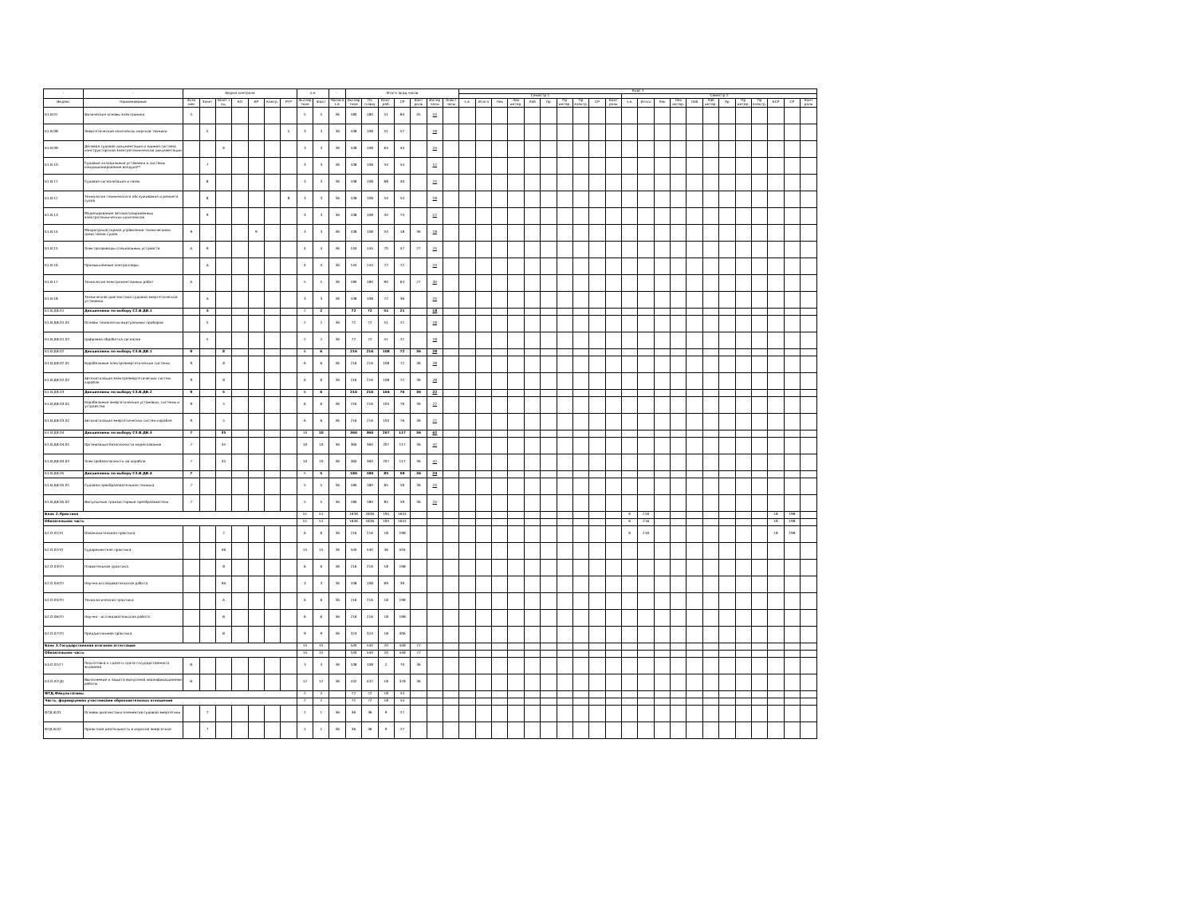| - | - | Форма контроля | | | | | | | з.е. | | - | Итого акад.часов | | | | | | | Курс 1 | | | | | | | | | | | | | | | | | | | | | |
| --- | --- | --- | --- | --- | --- | --- | --- | --- | --- | --- | --- | --- | --- | --- | --- | --- | --- | --- | --- | --- | --- | --- | --- | --- | --- | --- | --- | --- | --- | --- | --- | --- | --- | --- | --- | --- | --- | --- | --- | --- |
| | | | | | | | | | | | | | | | | | | | Семестр 1 | | | | | | | | | | Семестр 2 | | | | | | | | | | | |
| Индекс | Наименование | Экза мен | Зачет | Зачет с оц. | КП | КР | Контр. | РГР | Экспер тное | Факт | Часов в з.е. | Экспер тное | По плану | Конт. раб. | СР | Конт роль | Интер часы | Элект часы | з.е. | Итого | Лек | Лек интер. | Лаб | Пр | Пр интер. | Пр электр. | СР | Конт роль | з.е. | Итого | Лек | Лек интер. | Лаб | Лаб интер. | Пр | Пр интер. | Пр электр. | КСР | СР | Конт роль |
| Б1.В.07 | Физические основы электроники | 5 | | | | | | | 5 | 5 | 36 | 180 | 180 | 51 | 84 | 45 | 10 | | | | | | | | | | | | | | | | | | | | | | | |
| Б1.В.08 | Энергетические комплексы морской техники | | 5 | | | | | 5 | 3 | 3 | 36 | 108 | 108 | 51 | 57 | | 18 | | | | | | | | | | | | | | | | | | | | | | | |
| Б1.В.09 | Деловая судовая документация и единая система конструкторской электротехнической документации | | | 6 | | | | | 3 | 3 | 36 | 108 | 108 | 64 | 44 | | 24 | | | | | | | | | | | | | | | | | | | | | | | |
| Б1.В.10 | Судовые холодильные установки и системы кондиционирования воздуха** | | 7 | | | | | | 3 | 3 | 36 | 108 | 108 | 54 | 54 | | 12 | | | | | | | | | | | | | | | | | | | | | | | |
| Б1.В.11 | Судовая сигнализация и связь | | 8 | | | | | | 3 | 3 | 36 | 108 | 108 | 68 | 40 | | 24 | | | | | | | | | | | | | | | | | | | | | | | |
| Б1.В.12 | Технология технического обслуживания и ремонта судов | | 8 | | | | | 8 | 3 | 3 | 36 | 108 | 108 | 54 | 54 | | 18 | | | | | | | | | | | | | | | | | | | | | | | |
| Б1.В.13 | Моделирование автоматизированных электротехнических комплексов | | 9 | | | | | | 3 | 3 | 36 | 108 | 108 | 34 | 74 | | 12 | | | | | | | | | | | | | | | | | | | | | | | |
| Б1.В.14 | Микропроцессорное управление техническими средствами судов | 9 | | | | 9 | | | 3 | 3 | 36 | 108 | 108 | 54 | 18 | 36 | 18 | | | | | | | | | | | | | | | | | | | | | | | |
| Б1.В.15 | Электроприводы специальных устройств | А | 9 | | | | | | 4 | 4 | 36 | 144 | 144 | 70 | 47 | 27 | 24 | | | | | | | | | | | | | | | | | | | | | | | |
| Б1.В.16 | Промышленные контроллеры | | А | | | | | | 4 | 4 | 36 | 144 | 144 | 72 | 72 | | 24 | | | | | | | | | | | | | | | | | | | | | | | |
| Б1.В.17 | Технология электромонтажных работ | А | | | | | | | 5 | 5 | 36 | 180 | 180 | 90 | 63 | 27 | 30 | | | | | | | | | | | | | | | | | | | | | | | |
| Б1.В.18 | Техническая диагностика судовой энергетической установки | | А | | | | | | 3 | 3 | 36 | 108 | 108 | 72 | 36 | | 24 | | | | | | | | | | | | | | | | | | | | | | | |
| Б1.В.ДВ.01 | Дисциплины по выбору С2.В.ДВ.1 | | 5 | | | | | | 2 | 2 | | 72 | 72 | 51 | 21 | | 18 | | | | | | | | | | | | | | | | | | | | | | | |
| Б1.В.ДВ.01.01 | Основы технологии виртуальных приборов | | 5 | | | | | | 2 | 2 | 36 | 72 | 72 | 51 | 21 | | 18 | | | | | | | | | | | | | | | | | | | | | | | |
| Б1.В.ДВ.01.02 | Цифровая обработка сигналов | | 5 | | | | | | 2 | 2 | 36 | 72 | 72 | 51 | 21 | | 18 | | | | | | | | | | | | | | | | | | | | | | | |
| Б1.В.ДВ.02 | Дисциплины по выбору С3.В.ДВ.1 | 9 | | 8 | | | | | 6 | 6 | | 216 | 216 | 108 | 72 | 36 | 28 | | | | | | | | | | | | | | | | | | | | | | | |
| Б1.В.ДВ.02.01 | Корабельные электроэнергетические системы | 9 | | 8 | | | | | 6 | 6 | 36 | 216 | 216 | 108 | 72 | 36 | 28 | | | | | | | | | | | | | | | | | | | | | | | |
| Б1.В.ДВ.02.02 | Автоматизация электроэнергетических систем корабля | 9 | | 8 | | | | | 6 | 6 | 36 | 216 | 216 | 108 | 72 | 36 | 28 | | | | | | | | | | | | | | | | | | | | | | | |
| Б1.В.ДВ.03 | Дисциплины по выбору С3.В.ДВ.2 | 9 | | 5 | | | | | 6 | 6 | | 216 | 216 | 104 | 76 | 36 | 22 | | | | | | | | | | | | | | | | | | | | | | | |
| Б1.В.ДВ.03.01 | Корабельные энергетические установки, системы и устройства | 9 | | 5 | | | | | 6 | 6 | 36 | 216 | 216 | 104 | 76 | 36 | 22 | | | | | | | | | | | | | | | | | | | | | | | |
| Б1.В.ДВ.03.02 | Автоматизация энергетических систем корабля | 9 | | 5 | | | | | 6 | 6 | 36 | 216 | 216 | 104 | 76 | 36 | 22 | | | | | | | | | | | | | | | | | | | | | | | |
| Б1.В.ДВ.04 | Дисциплины по выбору С3.В.ДВ.3 | 7 | | 35 | | | | | 10 | 10 | | 360 | 360 | 207 | 117 | 36 | 42 | | | | | | | | | | | | | | | | | | | | | | | |
| Б1.В.ДВ.04.01 | Организация безопасности мореплавания | 7 | | 35 | | | | | 10 | 10 | 36 | 360 | 360 | 207 | 117 | 36 | 42 | | | | | | | | | | | | | | | | | | | | | | | |
| Б1.В.ДВ.04.02 | Электробезопасность на корабле | 7 | | 35 | | | | | 10 | 10 | 36 | 360 | 360 | 207 | 117 | 36 | 42 | | | | | | | | | | | | | | | | | | | | | | | |
| Б1.В.ДВ.05 | Дисциплины по выбору С3.В.ДВ.4 | 7 | | | | | | | 5 | 5 | | 180 | 180 | 85 | 59 | 36 | 24 | | | | | | | | | | | | | | | | | | | | | | | |
| Б1.В.ДВ.05.01 | Судовая преобразовательная техника | 7 | | | | | | | 5 | 5 | 36 | 180 | 180 | 85 | 59 | 36 | 24 | | | | | | | | | | | | | | | | | | | | | | | |
| Б1.В.ДВ.05.02 | Импульсные транзисторные преобразователи | 7 | | | | | | | 5 | 5 | 36 | 180 | 180 | 85 | 59 | 36 | 24 | | | | | | | | | | | | | | | | | | | | | | | |
| Блок 2.Практика | | | | | | | | | 51 | 51 | | 1836 | 1836 | 195 | 1641 | | | | | | | | | | | | | | 6 | 216 | | | | | | | | 18 | 198 | |
| Обязательная часть | | | | | | | | | 51 | 51 | | 1836 | 1836 | 195 | 1641 | | | | | | | | | | | | | | 6 | 216 | | | | | | | | 18 | 198 | |
| Б2.О.01(У) | Ознакомительная практика | | | 2 | | | | | 6 | 6 | 36 | 216 | 216 | 18 | 198 | | | | | | | | | | | | | | 6 | 216 | | | | | | | | 18 | 198 | |
| Б2.О.02(У) | Судоремонтная практика | | | 46 | | | | | 15 | 15 | 36 | 540 | 540 | 36 | 504 | | | | | | | | | | | | | | | | | | | | | | | | | |
| Б2.О.03(П) | Плавательная практика | | | 8 | | | | | 6 | 6 | 36 | 216 | 216 | 18 | 198 | | | | | | | | | | | | | | | | | | | | | | | | | |
| Б2.О.04(П) | Научно-исследовательская работа | | | 9А | | | | | 3 | 3 | 36 | 108 | 108 | 69 | 39 | | | | | | | | | | | | | | | | | | | | | | | | | |
| Б2.О.05(П) | Технологическая практика | | | А | | | | | 6 | 6 | 36 | 216 | 216 | 18 | 198 | | | | | | | | | | | | | | | | | | | | | | | | | |
| Б2.О.06(П) | Научно - исследовательская работа | | | В | | | | | 6 | 6 | 36 | 216 | 216 | 18 | 198 | | | | | | | | | | | | | | | | | | | | | | | | | |
| Б2.О.07(П) | Преддипломная практика | | | В | | | | | 9 | 9 | 36 | 324 | 324 | 18 | 306 | | | | | | | | | | | | | | | | | | | | | | | | | |
| Блок 3.Государственная итоговая аттестация | | | | | | | | | 15 | 15 | | 540 | 540 | 20 | 448 | 72 | | | | | | | | | | | | | | | | | | | | | | | | |
| Обязательная часть | | | | | | | | | 15 | 15 | | 540 | 540 | 20 | 448 | 72 | | | | | | | | | | | | | | | | | | | | | | | | |
| Б3.О.01(Г) | Подготовка к сдаче и сдача государственного экзамена | В | | | | | | | 3 | 3 | 36 | 108 | 108 | 2 | 70 | 36 | | | | | | | | | | | | | | | | | | | | | | | | |
| Б3.О.02(Д) | Выполнение и защита выпускной квалификационной работы | В | | | | | | | 12 | 12 | 36 | 432 | 432 | 18 | 378 | 36 | | | | | | | | | | | | | | | | | | | | | | | | |
| ФТД.Факультативы | | | | | | | | | 2 | 2 | | 72 | 72 | 18 | 54 | | | | | | | | | | | | | | | | | | | | | | | | | |
| Часть, формируемая участниками образовательных отношений | | | | | | | | | 2 | 2 | | 72 | 72 | 18 | 54 | | | | | | | | | | | | | | | | | | | | | | | | | |
| ФТД.В.01 | Основы диагностики элементов судовой энергетики | | 7 | | | | | | 1 | 1 | 36 | 36 | 36 | 9 | 27 | | | | | | | | | | | | | | | | | | | | | | | | | |
| ФТД.В.02 | Проектная деятельность в морской энергетике | | 7 | | | | | | 1 | 1 | 36 | 36 | 36 | 9 | 27 | | | | | | | | | | | | | | | | | | | | | | | | | |